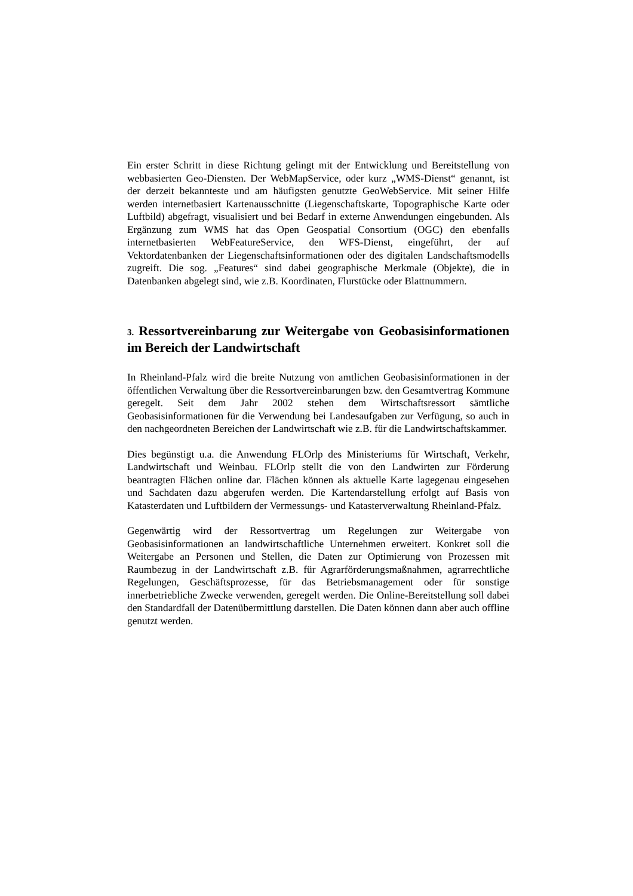Ein erster Schritt in diese Richtung gelingt mit der Entwicklung und Bereitstellung von webbasierten Geo-Diensten. Der WebMapService, oder kurz „WMS-Dienst“ genannt, ist der derzeit bekannteste und am häufigsten genutzte GeoWebService. Mit seiner Hilfe werden internetbasiert Kartenausschnitte (Liegenschaftskarte, Topographische Karte oder Luftbild) abgefragt, visualisiert und bei Bedarf in externe Anwendungen eingebunden. Als Ergänzung zum WMS hat das Open Geospatial Consortium (OGC) den ebenfalls internetbasierten WebFeatureService, den WFS-Dienst, eingeführt, der auf Vektordatenbanken der Liegenschaftsinformationen oder des digitalen Landschaftsmodells zugreift. Die sog. „Features“ sind dabei geographische Merkmale (Objekte), die in Datenbanken abgelegt sind, wie z.B. Koordinaten, Flurstücke oder Blattnummern.
3. Ressortvereinbarung zur Weitergabe von Geobasisinformationen im Bereich der Landwirtschaft
In Rheinland-Pfalz wird die breite Nutzung von amtlichen Geobasisinformationen in der öffentlichen Verwaltung über die Ressortvereinbarungen bzw. den Gesamtvertrag Kommune geregelt. Seit dem Jahr 2002 stehen dem Wirtschaftsressort sämtliche Geobasisinformationen für die Verwendung bei Landesaufgaben zur Verfügung, so auch in den nachgeordneten Bereichen der Landwirtschaft wie z.B. für die Landwirtschaftskammer.
Dies begünstigt u.a. die Anwendung FLOrlp des Ministeriums für Wirtschaft, Verkehr, Landwirtschaft und Weinbau. FLOrlp stellt die von den Landwirten zur Förderung beantragten Flächen online dar. Flächen können als aktuelle Karte lagegenau eingesehen und Sachdaten dazu abgerufen werden. Die Kartendarstellung erfolgt auf Basis von Katasterdaten und Luftbildern der Vermessungs- und Katasterverwaltung Rheinland-Pfalz.
Gegenwärtig wird der Ressortvertrag um Regelungen zur Weitergabe von Geobasisinformationen an landwirtschaftliche Unternehmen erweitert. Konkret soll die Weitergabe an Personen und Stellen, die Daten zur Optimierung von Prozessen mit Raumbezug in der Landwirtschaft z.B. für Agrarförderungsmaßnahmen, agrarrechtliche Regelungen, Geschäftsprozesse, für das Betriebsmanagement oder für sonstige innerbetriebliche Zwecke verwenden, geregelt werden. Die Online-Bereitstellung soll dabei den Standardfall der Datenübermittlung darstellen. Die Daten können dann aber auch offline genutzt werden.